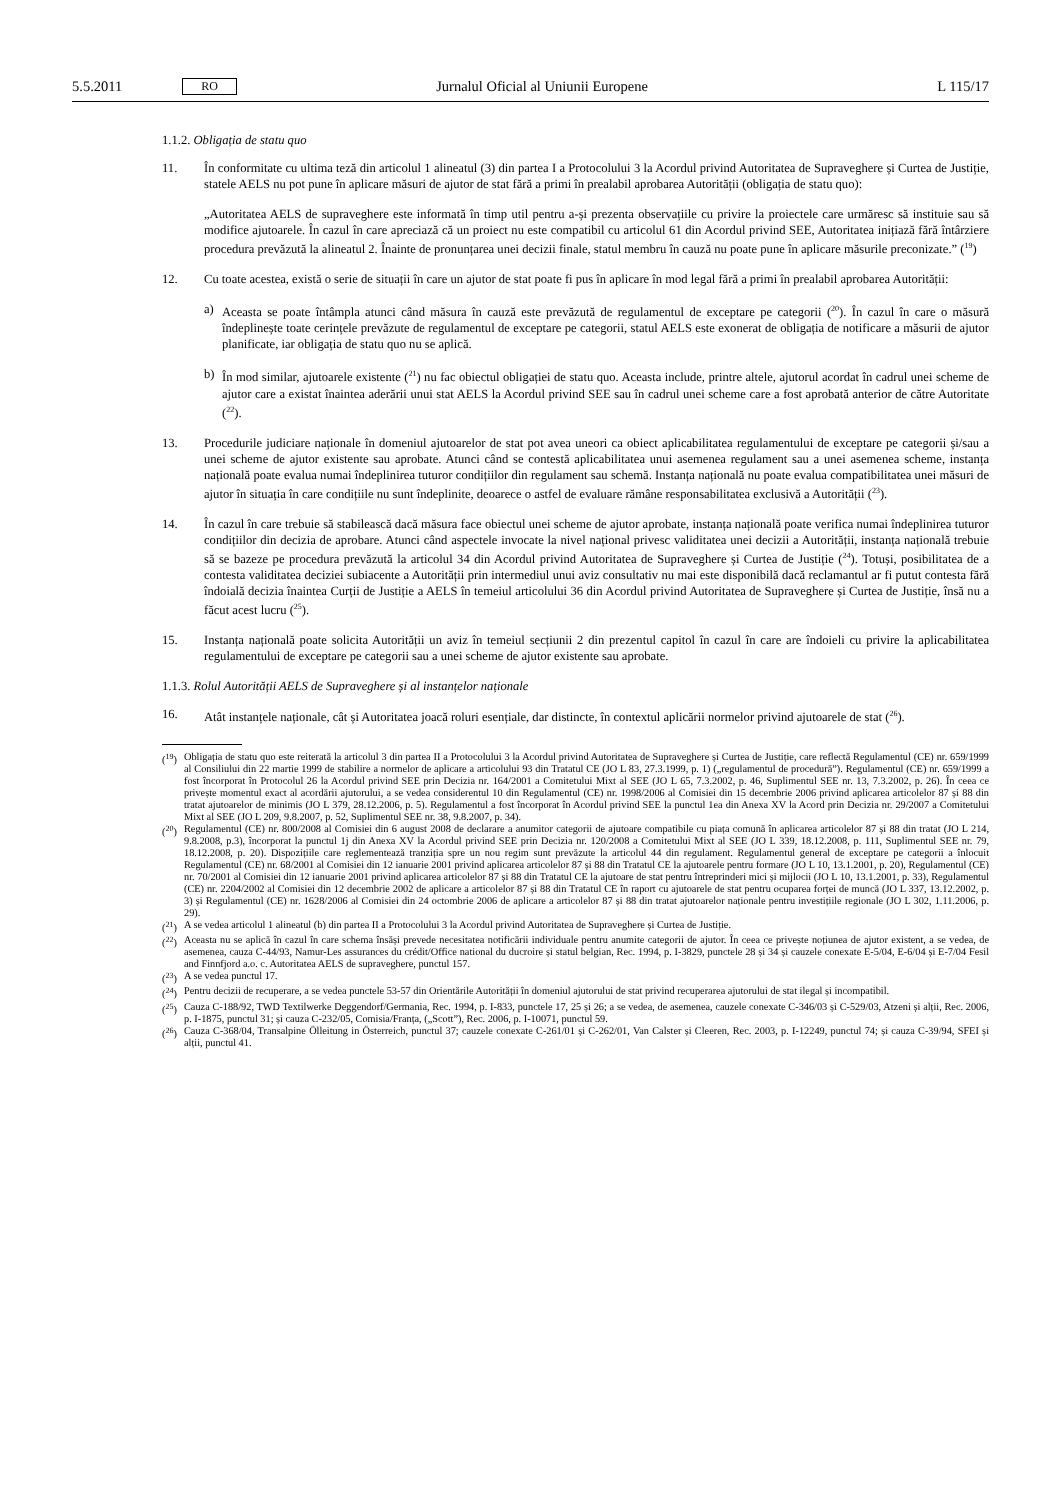5.5.2011 RO Jurnalul Oficial al Uniunii Europene L 115/17
1.1.2. Obligația de statu quo
11. În conformitate cu ultima teză din articolul 1 alineatul (3) din partea I a Protocolului 3 la Acordul privind Autoritatea de Supraveghere și Curtea de Justiție, statele AELS nu pot pune în aplicare măsuri de ajutor de stat fără a primi în prealabil aprobarea Autorității (obligația de statu quo):
„Autoritatea AELS de supraveghere este informată în timp util pentru a-și prezenta observațiile cu privire la proiectele care urmăresc să instituie sau să modifice ajutoarele. În cazul în care apreciază că un proiect nu este compatibil cu articolul 61 din Acordul privind SEE, Autoritatea inițiază fără întârziere procedura prevăzută la alineatul 2. Înainte de pronunțarea unei decizii finale, statul membru în cauză nu poate pune în aplicare măsurile preconizate.” (<sup>19</sup>)
12. Cu toate acestea, există o serie de situații în care un ajutor de stat poate fi pus în aplicare în mod legal fără a primi în prealabil aprobarea Autorității:
a) Aceasta se poate întâmpla atunci când măsura în cauză este prevăzută de regulamentul de exceptare pe categorii (<sup>20</sup>). În cazul în care o măsură îndeplinește toate cerințele prevăzute de regulamentul de exceptare pe categorii, statul AELS este exonerat de obligația de notificare a măsurii de ajutor planificate, iar obligația de statu quo nu se aplică.
b) În mod similar, ajutoarele existente (<sup>21</sup>) nu fac obiectul obligației de statu quo. Aceasta include, printre altele, ajutorul acordat în cadrul unei scheme de ajutor care a existat înaintea aderării unui stat AELS la Acordul privind SEE sau în cadrul unei scheme care a fost aprobată anterior de către Autoritate (<sup>22</sup>).
13. Procedurile judiciare naționale în domeniul ajutoarelor de stat pot avea uneori ca obiect aplicabilitatea regulamentului de exceptare pe categorii și/sau a unei scheme de ajutor existente sau aprobate. Atunci când se contestă aplicabilitatea unui asemenea regulament sau a unei asemenea scheme, instanța națională poate evalua numai îndeplinirea tuturor condițiilor din regulament sau schemă. Instanța națională nu poate evalua compatibilitatea unei măsuri de ajutor în situația în care condițiile nu sunt îndeplinite, deoarece o astfel de evaluare rămâne responsabilitatea exclusivă a Autorității (<sup>23</sup>).
14. În cazul în care trebuie să stabilească dacă măsura face obiectul unei scheme de ajutor aprobate, instanța națională poate verifica numai îndeplinirea tuturor condițiilor din decizia de aprobare. Atunci când aspectele invocate la nivel național privesc validitatea unei decizii a Autorității, instanța națională trebuie să se bazeze pe procedura prevăzută la articolul 34 din Acordul privind Autoritatea de Supraveghere și Curtea de Justiție (<sup>24</sup>). Totuși, posibilitatea de a contesta validitatea deciziei subiacente a Autorității prin intermediul unui aviz consultativ nu mai este disponibilă dacă reclamantul ar fi putut contesta fără îndoială decizia înaintea Curții de Justiție a AELS în temeiul articolului 36 din Acordul privind Autoritatea de Supraveghere și Curtea de Justiție, însă nu a făcut acest lucru (<sup>25</sup>).
15. Instanța națională poate solicita Autorității un aviz în temeiul secțiunii 2 din prezentul capitol în cazul în care are îndoieli cu privire la aplicabilitatea regulamentului de exceptare pe categorii sau a unei scheme de ajutor existente sau aprobate.
1.1.3. Rolul Autorității AELS de Supraveghere și al instanțelor naționale
16. Atât instanțele naționale, cât și Autoritatea joacă roluri esențiale, dar distincte, în contextul aplicării normelor privind ajutoarele de stat (<sup>26</sup>).
(<sup>19</sup>)
Obligația de statu quo este reiterată la articolul 3 din partea II a Protocolului 3 la Acordul privind Autoritatea de Supraveghere și Curtea de Justiție, care reflectă Regulamentul (CE) nr. 659/1999 al Consiliului din 22 martie 1999 de stabilire a normelor de aplicare a articolului 93 din Tratatul CE (JO L 83, 27.3.1999, p. 1) („regulamentul de procedură”). Regulamentul (CE) nr. 659/1999 a fost încorporat în Protocolul 26 la Acordul privind SEE prin Decizia nr. 164/2001 a Comitetului Mixt al SEE (JO L 65, 7.3.2002, p. 46, Suplimentul SEE nr. 13, 7.3.2002, p. 26). În ceea ce privește momentul exact al acordării ajutorului, a se vedea considerentul 10 din Regulamentul (CE) nr. 1998/2006 al Comisiei din 15 decembrie 2006 privind aplicarea articolelor 87 și 88 din tratat ajutoarelor de minimis (JO L 379, 28.12.2006, p. 5). Regulamentul a fost încorporat în Acordul privind SEE la punctul 1ea din Anexa XV la Acord prin Decizia nr. 29/2007 a Comitetului Mixt al SEE (JO L 209, 9.8.2007, p. 52, Suplimentul SEE nr. 38, 9.8.2007, p. 34).
(<sup>20</sup>)
Regulamentul (CE) nr. 800/2008 al Comisiei din 6 august 2008 de declarare a anumitor categorii de ajutoare compatibile cu piața comună în aplicarea articolelor 87 și 88 din tratat (JO L 214, 9.8.2008, p.3), încorporat la punctul 1j din Anexa XV la Acordul privind SEE prin Decizia nr. 120/2008 a Comitetului Mixt al SEE (JO L 339, 18.12.2008, p. 111, Suplimentul SEE nr. 79, 18.12.2008, p. 20). Dispozițiile care reglementează tranziția spre un nou regim sunt prevăzute la articolul 44 din regulament. Regulamentul general de exceptare pe categorii a înlocuit Regulamentul (CE) nr. 68/2001 al Comisiei din 12 ianuarie 2001 privind aplicarea articolelor 87 și 88 din Tratatul CE la ajutoarele pentru formare (JO L 10, 13.1.2001, p. 20), Regulamentul (CE) nr. 70/2001 al Comisiei din 12 ianuarie 2001 privind aplicarea articolelor 87 și 88 din Tratatul CE la ajutoare de stat pentru întreprinderi mici și mijlocii (JO L 10, 13.1.2001, p. 33), Regulamentul (CE) nr. 2204/2002 al Comisiei din 12 decembrie 2002 de aplicare a articolelor 87 și 88 din Tratatul CE în raport cu ajutoarele de stat pentru ocuparea forței de muncă (JO L 337, 13.12.2002, p. 3) și Regulamentul (CE) nr. 1628/2006 al Comisiei din 24 octombrie 2006 de aplicare a articolelor 87 și 88 din tratat ajutoarelor naționale pentru investițiile regionale (JO L 302, 1.11.2006, p. 29).
(<sup>21</sup>)
A se vedea articolul 1 alineatul (b) din partea II a Protocolului 3 la Acordul privind Autoritatea de Supraveghere și Curtea de Justiție.
(<sup>22</sup>)
Aceasta nu se aplică în cazul în care schema însăși prevede necesitatea notificării individuale pentru anumite categorii de ajutor. În ceea ce privește noțiunea de ajutor existent, a se vedea, de asemenea, cauza C-44/93, Namur-Les assurances du crédit/Office national du ducroire și statul belgian, Rec. 1994, p. I-3829, punctele 28 și 34 și cauzele conexate E-5/04, E-6/04 și E-7/04 Fesil and Finnfjord a.o. c. Autoritatea AELS de supraveghere, punctul 157.
(<sup>23</sup>)
A se vedea punctul 17.
(<sup>24</sup>)
Pentru decizii de recuperare, a se vedea punctele 53-57 din Orientările Autorității în domeniul ajutorului de stat privind recuperarea ajutorului de stat ilegal și incompatibil.
(<sup>25</sup>)
Cauza C-188/92, TWD Textilwerke Deggendorf/Germania, Rec. 1994, p. I-833, punctele 17, 25 și 26; a se vedea, de asemenea, cauzele conexate C-346/03 și C-529/03, Atzeni și alții, Rec. 2006, p. I-1875, punctul 31; și cauza C-232/05, Comisia/Franța, („Scott”), Rec. 2006, p. I-10071, punctul 59.
(<sup>26</sup>)
Cauza C-368/04, Transalpine Ölleitung in Österreich, punctul 37; cauzele conexate C-261/01 și C-262/01, Van Calster și Cleeren, Rec. 2003, p. I-12249, punctul 74; și cauza C-39/94, SFEI și alții, punctul 41.